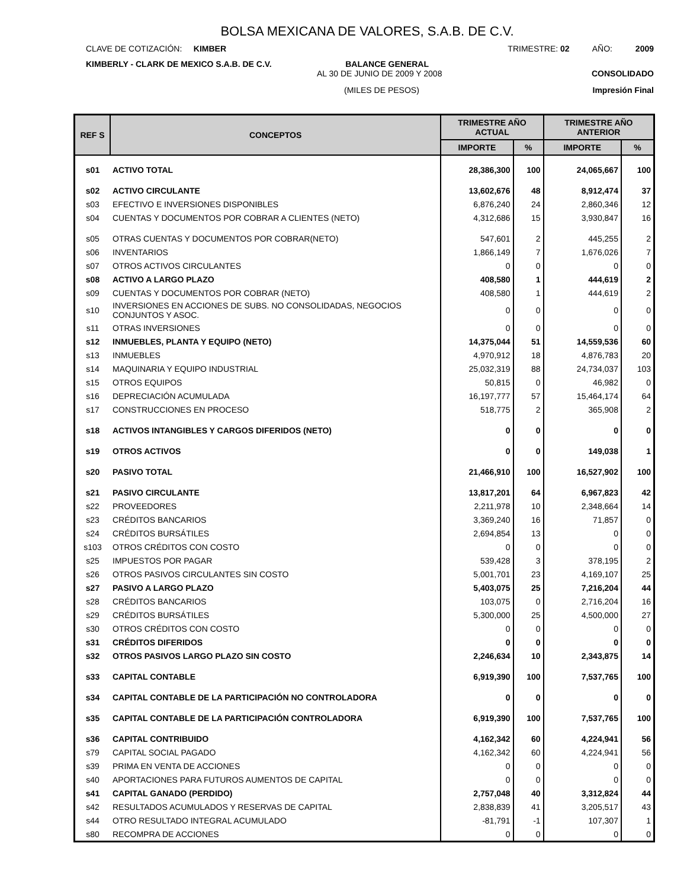BOLSA MEXICANA DE VALORES, S.A.B. DE C.V.
CLAVE DE COTIZACIÓN: KIMBER TRIMESTRE: 02 AÑO: 2009
KIMBERLY - CLARK DE MEXICO S.A.B. DE C.V. BALANCE GENERAL
AL 30 DE JUNIO DE 2009 Y 2008 CONSOLIDADO
(MILES DE PESOS) Impresión Final
| REF S | CONCEPTOS | TRIMESTRE AÑO ACTUAL | | TRIMESTRE AÑO ANTERIOR | |
| --- | --- | --- | --- | --- | --- |
| | | IMPORTE | % | IMPORTE | % |
| s01 | ACTIVO TOTAL | 28,386,300 | 100 | 24,065,667 | 100 |
| s02 | ACTIVO CIRCULANTE | 13,602,676 | 48 | 8,912,474 | 37 |
| s03 | EFECTIVO E INVERSIONES DISPONIBLES | 6,876,240 | 24 | 2,860,346 | 12 |
| s04 | CUENTAS Y DOCUMENTOS POR COBRAR A CLIENTES (NETO) | 4,312,686 | 15 | 3,930,847 | 16 |
| s05 | OTRAS CUENTAS Y DOCUMENTOS POR COBRAR(NETO) | 547,601 | 2 | 445,255 | 2 |
| s06 | INVENTARIOS | 1,866,149 | 7 | 1,676,026 | 7 |
| s07 | OTROS ACTIVOS CIRCULANTES | 0 | 0 | 0 | 0 |
| s08 | ACTIVO A LARGO PLAZO | 408,580 | 1 | 444,619 | 2 |
| s09 | CUENTAS Y DOCUMENTOS POR COBRAR (NETO) | 408,580 | 1 | 444,619 | 2 |
| s10 | INVERSIONES EN ACCIONES DE SUBS. NO CONSOLIDADAS, NEGOCIOS CONJUNTOS Y ASOC. | 0 | 0 | 0 | 0 |
| s11 | OTRAS INVERSIONES | 0 | 0 | 0 | 0 |
| s12 | INMUEBLES, PLANTA Y EQUIPO (NETO) | 14,375,044 | 51 | 14,559,536 | 60 |
| s13 | INMUEBLES | 4,970,912 | 18 | 4,876,783 | 20 |
| s14 | MAQUINARIA Y EQUIPO INDUSTRIAL | 25,032,319 | 88 | 24,734,037 | 103 |
| s15 | OTROS EQUIPOS | 50,815 | 0 | 46,982 | 0 |
| s16 | DEPRECIACIÓN ACUMULADA | 16,197,777 | 57 | 15,464,174 | 64 |
| s17 | CONSTRUCCIONES EN PROCESO | 518,775 | 2 | 365,908 | 2 |
| s18 | ACTIVOS INTANGIBLES Y CARGOS DIFERIDOS (NETO) | 0 | 0 | 0 | 0 |
| s19 | OTROS ACTIVOS | 0 | 0 | 149,038 | 1 |
| s20 | PASIVO TOTAL | 21,466,910 | 100 | 16,527,902 | 100 |
| s21 | PASIVO CIRCULANTE | 13,817,201 | 64 | 6,967,823 | 42 |
| s22 | PROVEEDORES | 2,211,978 | 10 | 2,348,664 | 14 |
| s23 | CRÉDITOS BANCARIOS | 3,369,240 | 16 | 71,857 | 0 |
| s24 | CRÉDITOS BURSÁTILES | 2,694,854 | 13 | 0 | 0 |
| s103 | OTROS CRÉDITOS CON COSTO | 0 | 0 | 0 | 0 |
| s25 | IMPUESTOS POR PAGAR | 539,428 | 3 | 378,195 | 2 |
| s26 | OTROS PASIVOS CIRCULANTES SIN COSTO | 5,001,701 | 23 | 4,169,107 | 25 |
| s27 | PASIVO A LARGO PLAZO | 5,403,075 | 25 | 7,216,204 | 44 |
| s28 | CRÉDITOS BANCARIOS | 103,075 | 0 | 2,716,204 | 16 |
| s29 | CRÉDITOS BURSÁTILES | 5,300,000 | 25 | 4,500,000 | 27 |
| s30 | OTROS CRÉDITOS CON COSTO | 0 | 0 | 0 | 0 |
| s31 | CRÉDITOS DIFERIDOS | 0 | 0 | 0 | 0 |
| s32 | OTROS PASIVOS LARGO PLAZO SIN COSTO | 2,246,634 | 10 | 2,343,875 | 14 |
| s33 | CAPITAL CONTABLE | 6,919,390 | 100 | 7,537,765 | 100 |
| s34 | CAPITAL CONTABLE DE LA PARTICIPACIÓN NO CONTROLADORA | 0 | 0 | 0 | 0 |
| s35 | CAPITAL CONTABLE DE LA PARTICIPACIÓN CONTROLADORA | 6,919,390 | 100 | 7,537,765 | 100 |
| s36 | CAPITAL CONTRIBUIDO | 4,162,342 | 60 | 4,224,941 | 56 |
| s79 | CAPITAL SOCIAL PAGADO | 4,162,342 | 60 | 4,224,941 | 56 |
| s39 | PRIMA EN VENTA DE ACCIONES | 0 | 0 | 0 | 0 |
| s40 | APORTACIONES PARA FUTUROS AUMENTOS DE CAPITAL | 0 | 0 | 0 | 0 |
| s41 | CAPITAL GANADO (PERDIDO) | 2,757,048 | 40 | 3,312,824 | 44 |
| s42 | RESULTADOS ACUMULADOS Y RESERVAS DE CAPITAL | 2,838,839 | 41 | 3,205,517 | 43 |
| s44 | OTRO RESULTADO INTEGRAL ACUMULADO | -81,791 | -1 | 107,307 | 1 |
| s80 | RECOMPRA DE ACCIONES | 0 | 0 | 0 | 0 |